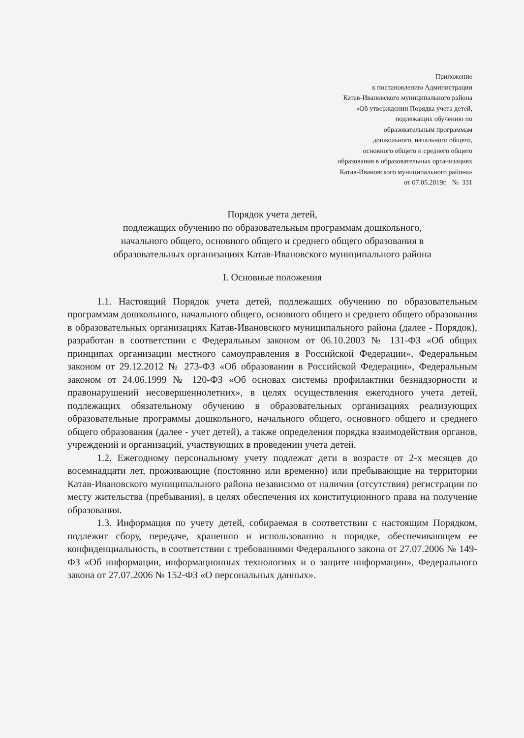Приложение
к постановлению Администрации
Катав-Ивановского муниципального района
«Об утверждении Порядка учета детей,
подлежащих обучению по
образовательным программам
дошкольного, начального общего,
основного общего и среднего общего
образования в образовательных организациях
Катав-Ивановского муниципального района»
от 07.05.2019г. № 331
Порядок учета детей,
подлежащих обучению по образовательным программам дошкольного,
начального общего, основного общего и среднего общего образования в
образовательных организациях Катав-Ивановского муниципального района
I. Основные положения
1.1. Настоящий Порядок учета детей, подлежащих обучению по образовательным программам дошкольного, начального общего, основного общего и среднего общего образования в образовательных организациях Катав-Ивановского муниципального района (далее - Порядок), разработан в соответствии с Федеральным законом от 06.10.2003 № 131-ФЗ «Об общих принципах организации местного самоуправления в Российской Федерации», Федеральным законом от 29.12.2012 № 273-ФЗ «Об образовании в Российской Федерации», Федеральным законом от 24.06.1999 № 120-ФЗ «Об основах системы профилактики безнадзорности и правонарушений несовершеннолетних», в целях осуществления ежегодного учета детей, подлежащих обязательному обучению в образовательных организациях реализующих образовательные программы дошкольного, начального общего, основного общего и среднего общего образования (далее - учет детей), а также определения порядка взаимодействия органов, учреждений и организаций, участвующих в проведении учета детей.
1.2. Ежегодному персональному учету подлежат дети в возрасте от 2-х месяцев до восемнадцати лет, проживающие (постоянно или временно) или пребывающие на территории Катав-Ивановского муниципального района независимо от наличия (отсутствия) регистрации по месту жительства (пребывания), в целях обеспечения их конституционного права на получение образования.
1.3. Информация по учету детей, собираемая в соответствии с настоящим Порядком, подлежит сбору, передаче, хранению и использованию в порядке, обеспечивающем ее конфиденциальность, в соответствии с требованиями Федерального закона от 27.07.2006 № 149-ФЗ «Об информации, информационных технологиях и о защите информации», Федерального закона от 27.07.2006 № 152-ФЗ «О персональных данных».